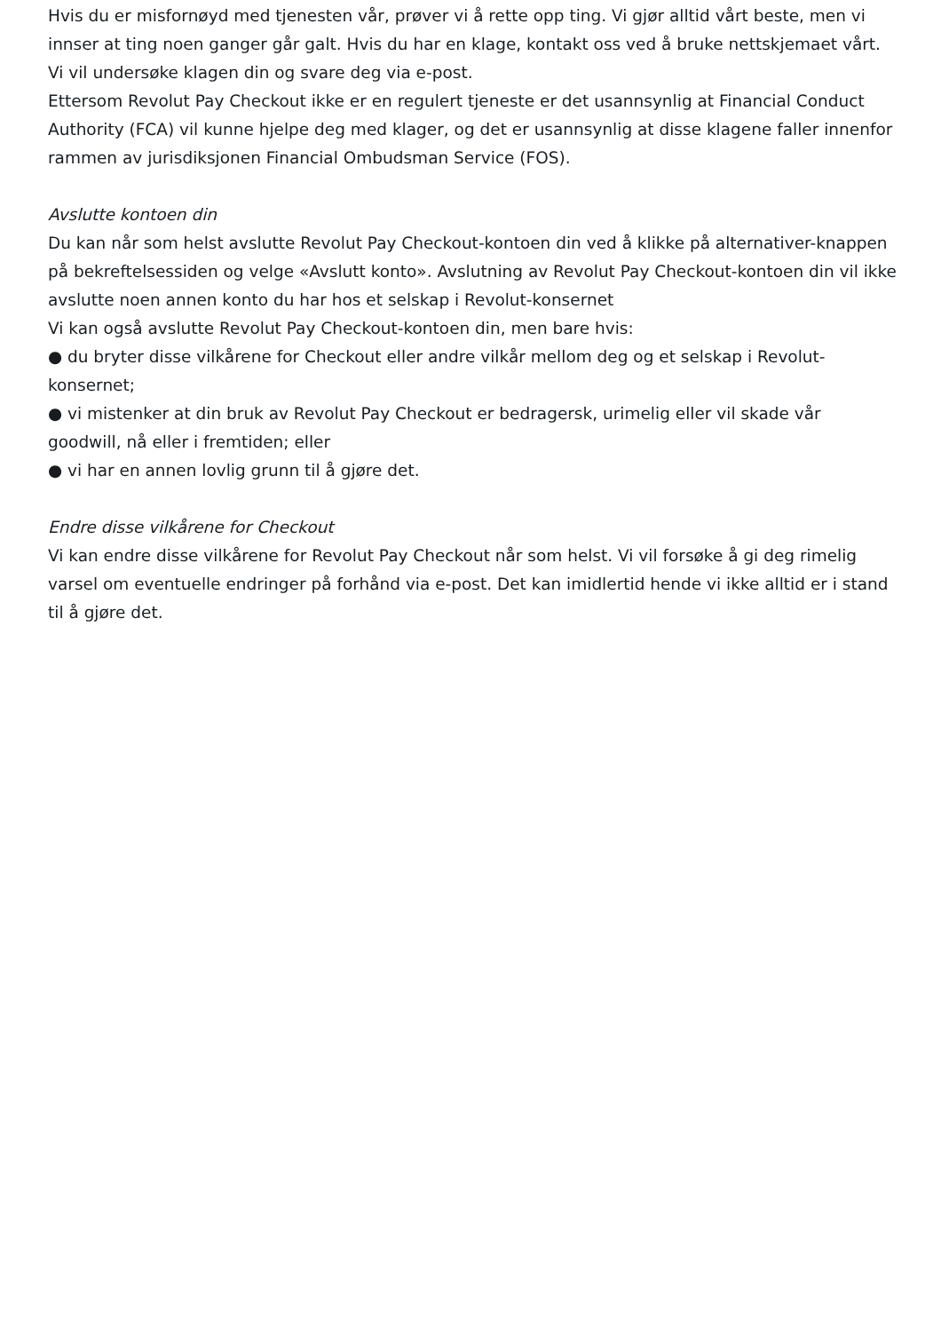Hvis du er misfornøyd med tjenesten vår, prøver vi å rette opp ting. Vi gjør alltid vårt beste, men vi innser at ting noen ganger går galt. Hvis du har en klage, kontakt oss ved å bruke nettskjemaet vårt. Vi vil undersøke klagen din og svare deg via e-post.
Ettersom Revolut Pay Checkout ikke er en regulert tjeneste er det usannsynlig at Financial Conduct Authority (FCA) vil kunne hjelpe deg med klager, og det er usannsynlig at disse klagene faller innenfor rammen av jurisdiksjonen Financial Ombudsman Service (FOS).
Avslutte kontoen din
Du kan når som helst avslutte Revolut Pay Checkout-kontoen din ved å klikke på alternativer-knappen på bekreftelsessiden og velge «Avslutt konto». Avslutning av Revolut Pay Checkout-kontoen din vil ikke avslutte noen annen konto du har hos et selskap i Revolut-konsernet
Vi kan også avslutte Revolut Pay Checkout-kontoen din, men bare hvis:
● du bryter disse vilkårene for Checkout eller andre vilkår mellom deg og et selskap i Revolut-konsernet;
● vi mistenker at din bruk av Revolut Pay Checkout er bedragersk, urimelig eller vil skade vår goodwill, nå eller i fremtiden; eller
● vi har en annen lovlig grunn til å gjøre det.
Endre disse vilkårene for Checkout
Vi kan endre disse vilkårene for Revolut Pay Checkout når som helst. Vi vil forsøke å gi deg rimelig varsel om eventuelle endringer på forhånd via e-post. Det kan imidlertid hende vi ikke alltid er i stand til å gjøre det.